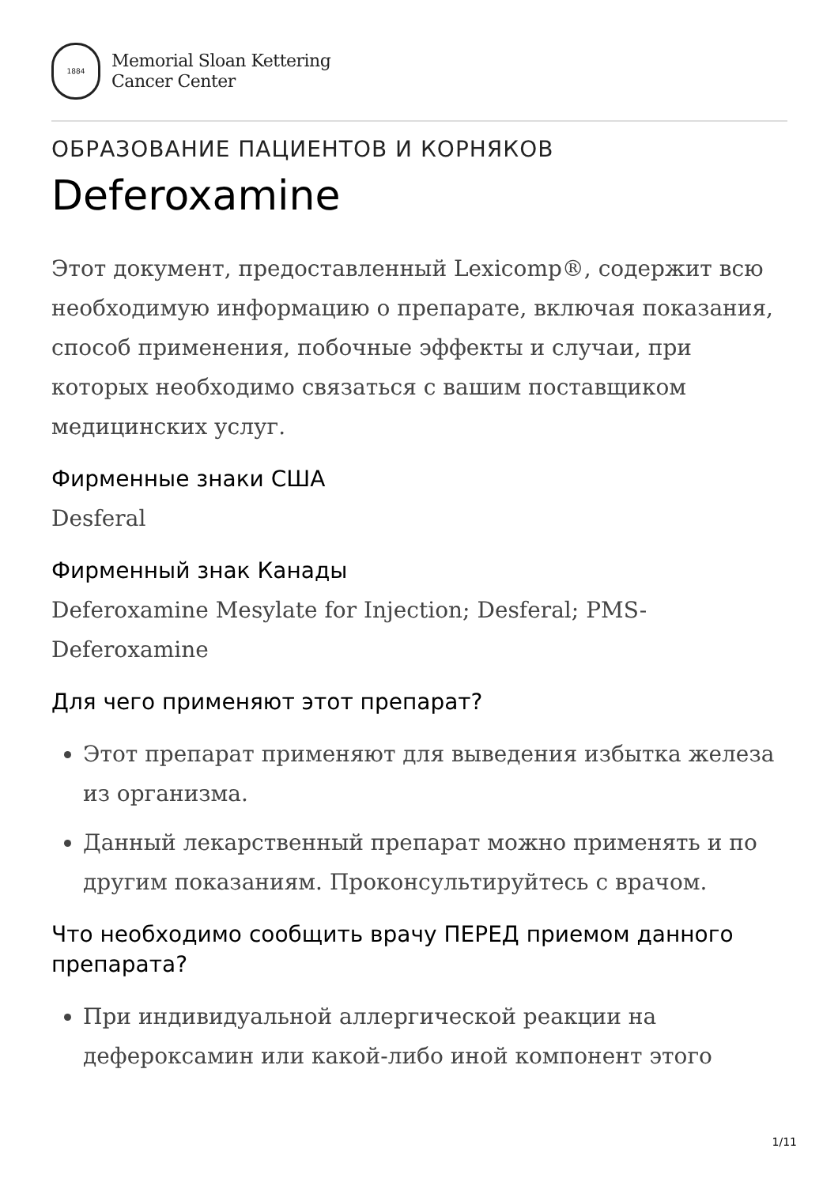1884
Memorial Sloan Kettering
Cancer Center
ОБРАЗОВАНИЕ ПАЦИЕНТОВ И КОРНЯКОВ
Deferoxamine
Этот документ, предоставленный Lexicomp®, содержит всю необходимую информацию о препарате, включая показания, способ применения, побочные эффекты и случаи, при которых необходимо связаться с вашим поставщиком медицинских услуг.
Фирменные знаки США
Desferal
Фирменный знак Канады
Deferoxamine Mesylate for Injection; Desferal; PMS-Deferoxamine
Для чего применяют этот препарат?
Этот препарат применяют для выведения избытка железа из организма.
Данный лекарственный препарат можно применять и по другим показаниям. Проконсультируйтесь с врачом.
Что необходимо сообщить врачу ПЕРЕД приемом данного препарата?
При индивидуальной аллергической реакции на дефероксамин или какой-либо иной компонент этого
1/11